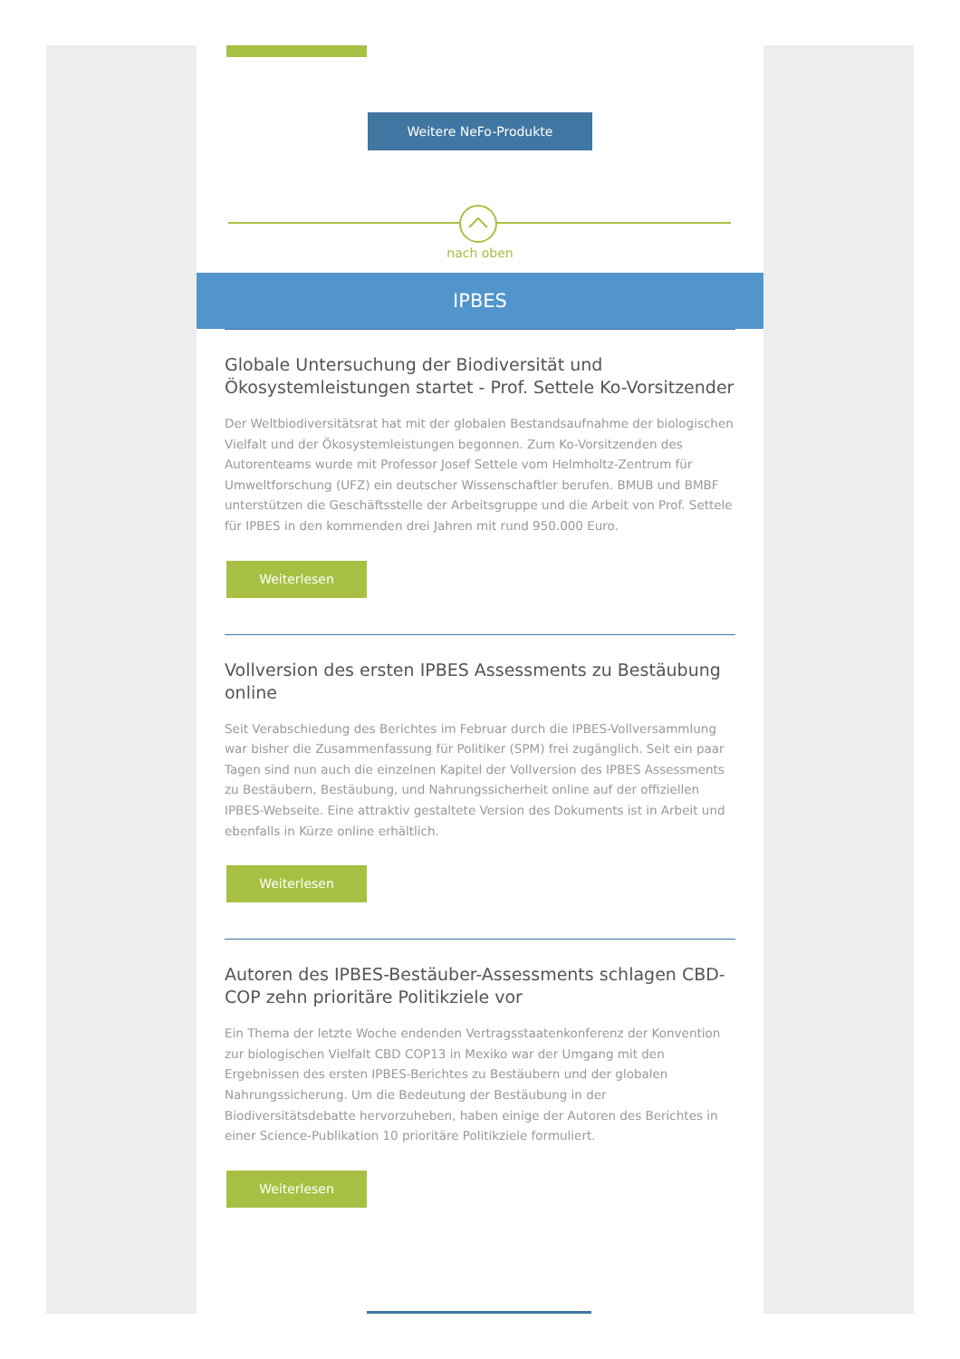Weitere NeFo-Produkte
nach oben
IPBES
Globale Untersuchung der Biodiversität und Ökosystemleistungen startet - Prof. Settele Ko-Vorsitzender
Der Weltbiodiversitätsrat hat mit der globalen Bestandsaufnahme der biologischen Vielfalt und der Ökosystemleistungen begonnen. Zum Ko-Vorsitzenden des Autorenteams wurde mit Professor Josef Settele vom Helmholtz-Zentrum für Umweltforschung (UFZ) ein deutscher Wissenschaftler berufen. BMUB und BMBF unterstützen die Geschäftsstelle der Arbeitsgruppe und die Arbeit von Prof. Settele für IPBES in den kommenden drei Jahren mit rund 950.000 Euro.
Weiterlesen
Vollversion des ersten IPBES Assessments zu Bestäubung online
Seit Verabschiedung des Berichtes im Februar durch die IPBES-Vollversammlung war bisher die Zusammenfassung für Politiker (SPM) frei zugänglich. Seit ein paar Tagen sind nun auch die einzelnen Kapitel der Vollversion des IPBES Assessments zu Bestäubern, Bestäubung, und Nahrungssicherheit online auf der offiziellen IPBES-Webseite. Eine attraktiv gestaltete Version des Dokuments ist in Arbeit und ebenfalls in Kürze online erhältlich.
Weiterlesen
Autoren des IPBES-Bestäuber-Assessments schlagen CBD-COP zehn prioritäre Politikziele vor
Ein Thema der letzte Woche endenden Vertragsstaatenkonferenz der Konvention zur biologischen Vielfalt CBD COP13 in Mexiko war der Umgang mit den Ergebnissen des ersten IPBES-Berichtes zu Bestäubern und der globalen Nahrungssicherung. Um die Bedeutung der Bestäubung in der Biodiversitätsdebatte hervorzuheben, haben einige der Autoren des Berichtes in einer Science-Publikation 10 prioritäre Politikziele formuliert.
Weiterlesen